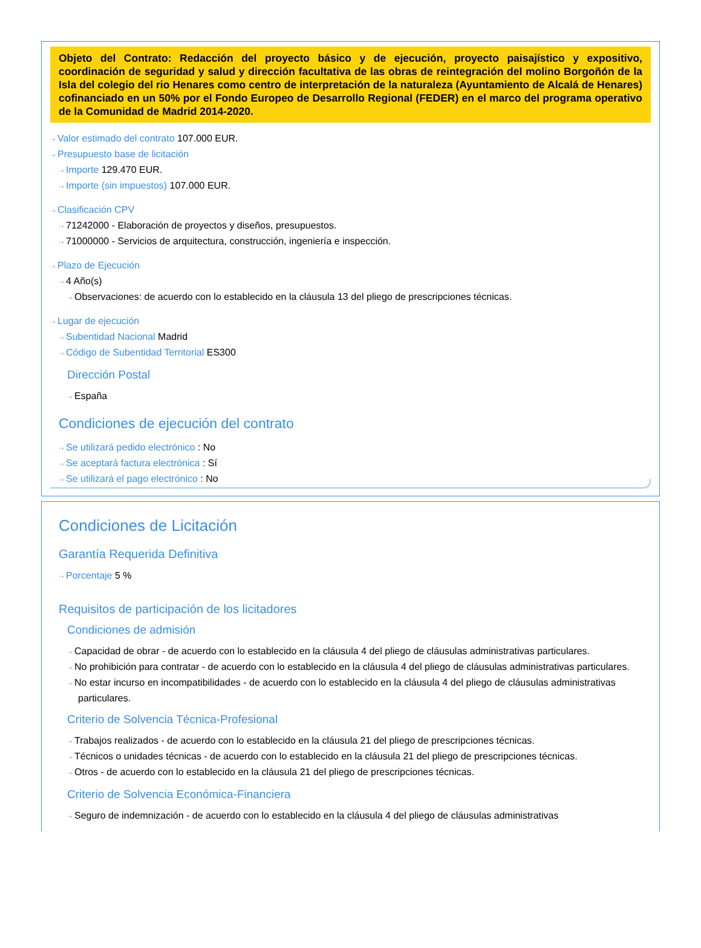Objeto del Contrato: Redacción del proyecto básico y de ejecución, proyecto paisajístico y expositivo, coordinación de seguridad y salud y dirección facultativa de las obras de reintegración del molino Borgoñón de la Isla del colegio del rio Henares como centro de interpretación de la naturaleza (Ayuntamiento de Alcalá de Henares) cofinanciado en un 50% por el Fondo Europeo de Desarrollo Regional (FEDER) en el marco del programa operativo de la Comunidad de Madrid 2014-2020.
⇢ Valor estimado del contrato 107.000 EUR.
⇢ Presupuesto base de licitación
⇢ Importe 129.470 EUR.
⇢ Importe (sin impuestos) 107.000 EUR.
⇢ Clasificación CPV
⇢ 71242000 - Elaboración de proyectos y diseños, presupuestos.
⇢ 71000000 - Servicios de arquitectura, construcción, ingeniería e inspección.
⇢ Plazo de Ejecución
⇢ 4 Año(s)
⇢ Observaciones: de acuerdo con lo establecido en la cláusula 13 del pliego de prescripciones técnicas.
⇢ Lugar de ejecución
⇢ Subentidad Nacional Madrid
⇢ Código de Subentidad Territorial ES300
Dirección Postal
⇢ España
Condiciones de ejecución del contrato
⇢ Se utilizará pedido electrónico : No
⇢ Se aceptará factura electrónica : Sí
⇢ Se utilizará el pago electrónico : No
Condiciones de Licitación
Garantía Requerida Definitiva
⇢ Porcentaje 5 %
Requisitos de participación de los licitadores
Condiciones de admisión
⇢ Capacidad de obrar - de acuerdo con lo establecido en la cláusula 4 del pliego de cláusulas administrativas particulares.
⇢ No prohibición para contratar - de acuerdo con lo establecido en la cláusula 4 del pliego de cláusulas administrativas particulares.
⇢ No estar incurso en incompatibilidades - de acuerdo con lo establecido en la cláusula 4 del pliego de cláusulas administrativas particulares.
Criterio de Solvencia Técnica-Profesional
⇢ Trabajos realizados - de acuerdo con lo establecido en la cláusula 21 del pliego de prescripciones técnicas.
⇢ Técnicos o unidades técnicas - de acuerdo con lo establecido en la cláusula 21 del pliego de prescripciones técnicas.
⇢ Otros - de acuerdo con lo establecido en la cláusula 21 del pliego de prescripciones técnicas.
Criterio de Solvencia Económica-Financiera
⇢ Seguro de indemnización - de acuerdo con lo establecido en la cláusula 4 del pliego de cláusulas administrativas